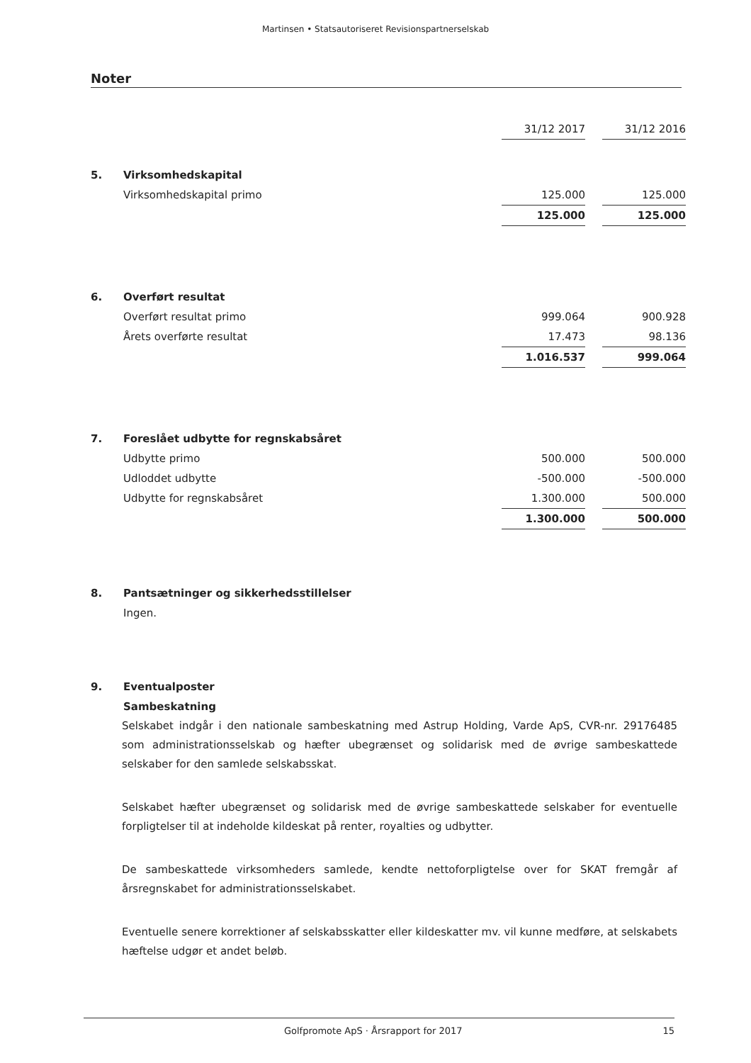Martinsen • Statsautoriseret Revisionspartnerselskab
Noter
| | | 31/12 2017 | | 31/12 2016 |
| 5. | Virksomhedskapital | | | |
| | Virksomhedskapital primo | 125.000 | | 125.000 |
| | | 125.000 | | 125.000 |
| 6. | Overført resultat | | | |
| | Overført resultat primo | 999.064 | | 900.928 |
| | Årets overførte resultat | 17.473 | | 98.136 |
| | | 1.016.537 | | 999.064 |
| 7. | Foreslået udbytte for regnskabsåret | | | |
| | Udbytte primo | 500.000 | | 500.000 |
| | Udloddet udbytte | -500.000 | | -500.000 |
| | Udbytte for regnskabsåret | 1.300.000 | | 500.000 |
| | | 1.300.000 | | 500.000 |
| 8. | Pantsætninger og sikkerhedsstillelser | | | |
| | Ingen. | | | |
| 9. | Eventualposter | | | |
| | Sambeskatning | | | |
Selskabet indgår i den nationale sambeskatning med Astrup Holding, Varde ApS, CVR-nr. 29176485 som administrationsselskab og hæfter ubegrænset og solidarisk med de øvrige sambeskattede selskaber for den samlede selskabsskat.
Selskabet hæfter ubegrænset og solidarisk med de øvrige sambeskattede selskaber for eventuelle forpligtelser til at indeholde kildeskat på renter, royalties og udbytter.
De sambeskattede virksomheders samlede, kendte nettoforpligtelse over for SKAT fremgår af årsregnskabet for administrationsselskabet.
Eventuelle senere korrektioner af selskabsskatter eller kildeskatter mv. vil kunne medføre, at selskabets hæftelse udgør et andet beløb.
Golfpromote ApS · Årsrapport for 2017 15